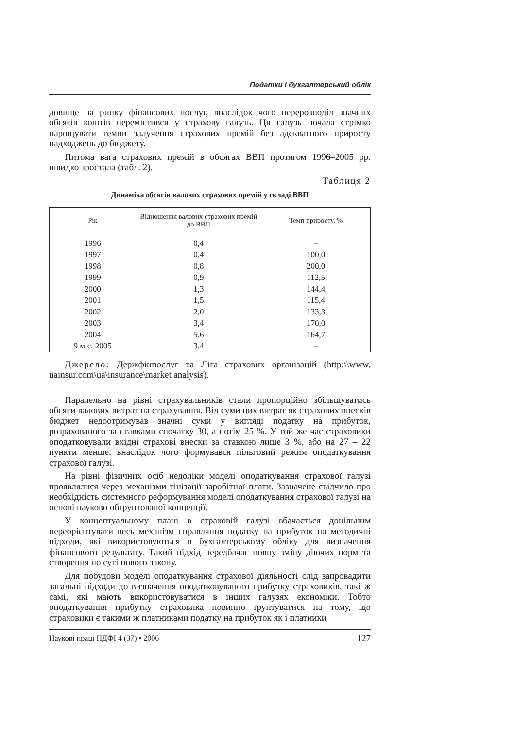Податки і бухгалтерський облік
довище на ринку фінансових послуг, внаслідок чого перерозподіл значних обсягів коштів перемістився у страхову галузь. Ця галузь почала стрімко нарощувати темпи залучення страхових премій без адекватного приросту надходжень до бюджету.
Питома вага страхових премій в обсягах ВВП протягом 1996–2005 рр. швидко зростала (табл. 2).
Таблиця 2
Динаміка обсягів валових страхових премій у складі ВВП
| Рік | Відношення валових страхових премій до ВВП | Темп приросту, % |
| --- | --- | --- |
| 1996 | 0,4 | – |
| 1997 | 0,4 | 100,0 |
| 1998 | 0,8 | 200,0 |
| 1999 | 0,9 | 112,5 |
| 2000 | 1,3 | 144,4 |
| 2001 | 1,5 | 115,4 |
| 2002 | 2,0 | 133,3 |
| 2003 | 3,4 | 170,0 |
| 2004 | 5,6 | 164,7 |
| 9 міс. 2005 | 3,4 | – |
Джерело: Держфінпослуг та Ліга страхових організацій (http:\\www. uainsur.com\ua\insurance\market analysis).
Паралельно на рівні страхувальників стали пропорційно збільшуватись обсяги валових витрат на страхування. Від суми цих витрат як страхових внесків бюджет недоотримував значні суми у вигляді податку на прибуток, розрахованого за ставками спочатку 30, а потім 25 %. У той же час страховики оподатковували вхідні страхові внески за ставкою лише 3 %, або на 27 – 22 пункти менше, внаслідок чого формувався пільговий режим оподаткування страхової галузі.
На рівні фізичних осіб недоліки моделі оподаткування страхової галузі проявлялися через механізми тінізації заробітної плати. Зазначене свідчило про необхідність системного реформування моделі оподаткування страхової галузі на основі науково обґрунтованої концепції.
У концептуальному плані в страховій галузі вбачається доцільним переорієнтувати весь механізм справляння податку на прибуток на методичні підходи, які використовуються в бухгалтерському обліку для визначення фінансового результату. Такий підхід передбачає повну зміну діючих норм та створення по суті нового закону.
Для побудови моделі оподаткування страхової діяльності слід запровадити загальні підходи до визначення оподатковуваного прибутку страховиків, такі ж самі, які мають використовуватися в інших галузях економіки. Тобто оподаткування прибутку страховика повинно ґрунтуватися на тому, що страховики є такими ж платниками податку на прибуток як і платники
Наукові праці НДФІ 4 (37) • 2006 127